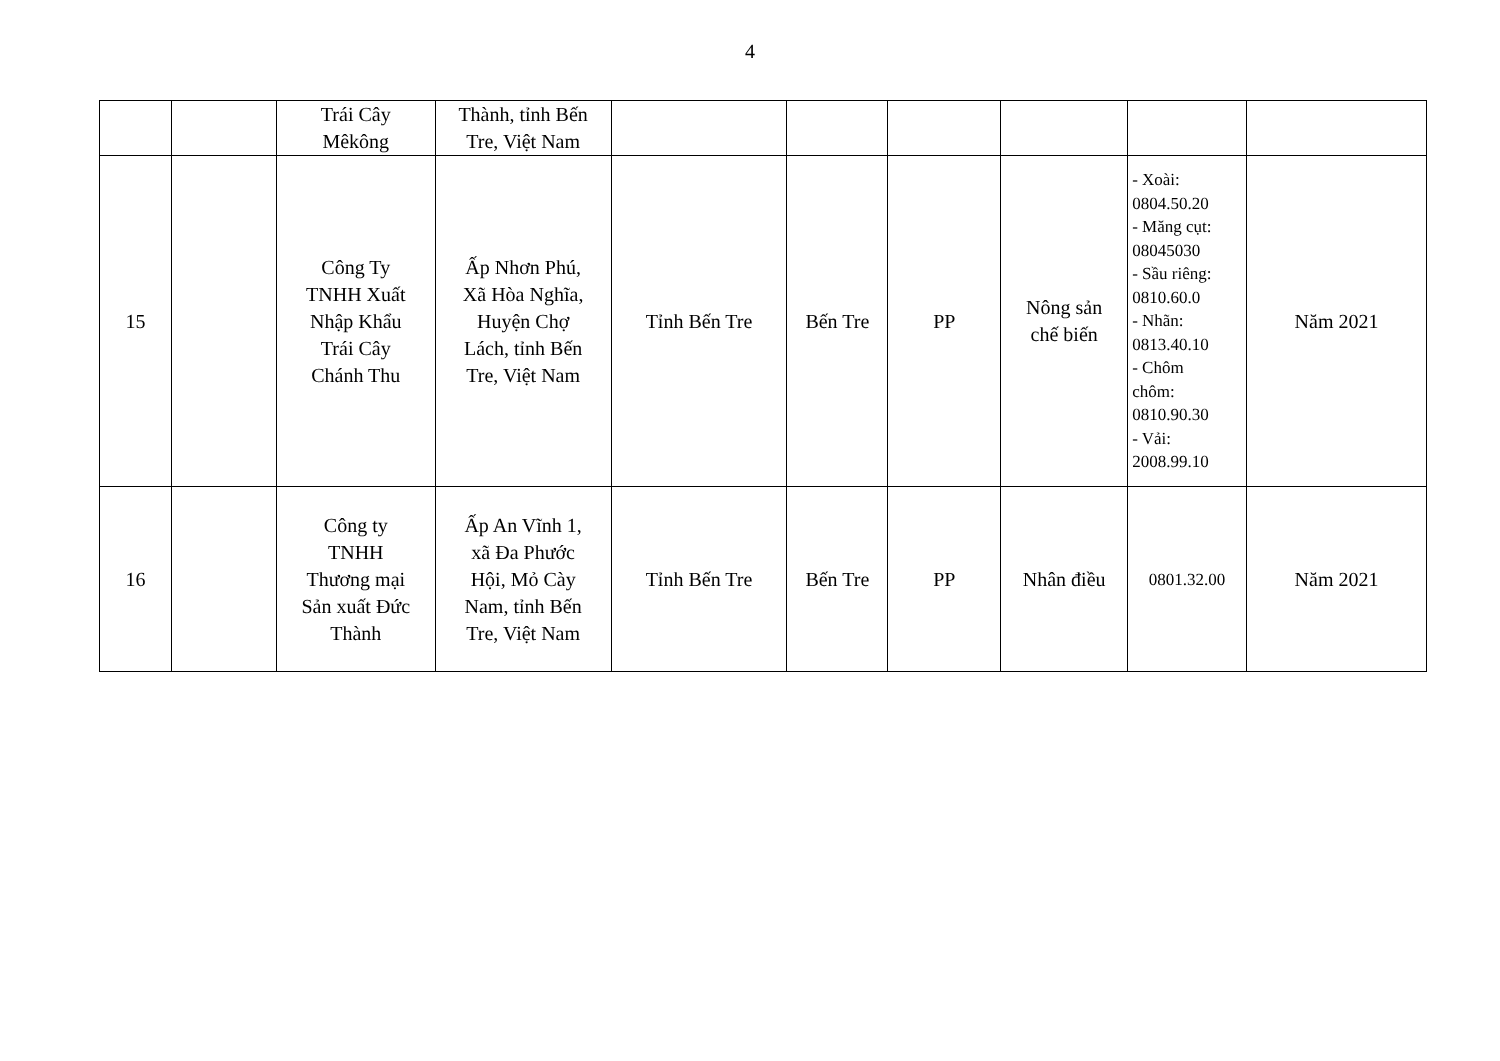4
| | | Trái Cây Mêkông | Thành, tỉnh Bến Tre, Việt Nam | | | | | | |
| 15 | | Công Ty TNHH Xuất Nhập Khẩu Trái Cây Chánh Thu | Ấp Nhơn Phú, Xã Hòa Nghĩa, Huyện Chợ Lách, tỉnh Bến Tre, Việt Nam | Tỉnh Bến Tre | Bến Tre | PP | Nông sản chế biến | - Xoài: 0804.50.20 - Măng cụt: 08045030 - Sầu riêng: 0810.60.0 - Nhãn: 0813.40.10 - Chôm chôm: 0810.90.30 - Vải: 2008.99.10 | Năm 2021 |
| 16 | | Công ty TNHH Thương mại Sản xuất Đức Thành | Ấp An Vĩnh 1, xã Đa Phước Hội, Mỏ Cày Nam, tỉnh Bến Tre, Việt Nam | Tỉnh Bến Tre | Bến Tre | PP | Nhân điều | 0801.32.00 | Năm 2021 |